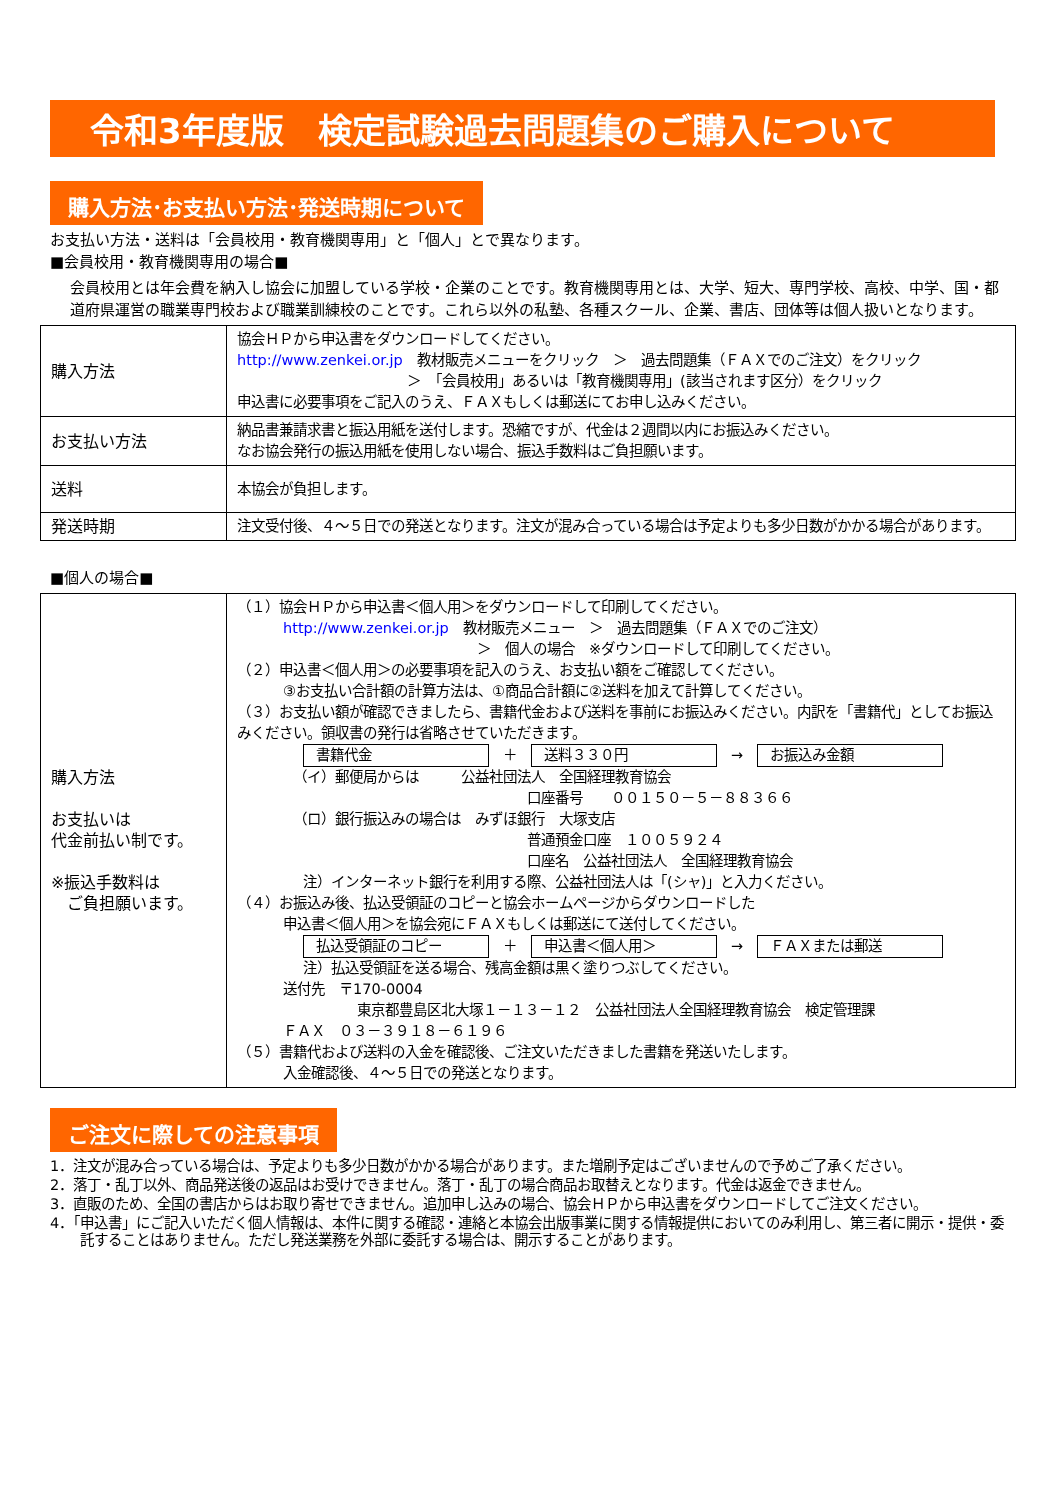令和3年度版　検定試験過去問題集のご購入について
購入方法･お支払い方法･発送時期について
お支払い方法・送料は「会員校用・教育機関専用」と「個人」とで異なります。
■会員校用・教育機関専用の場合■
会員校用とは年会費を納入し協会に加盟している学校・企業のことです。教育機関専用とは、大学、短大、専門学校、高校、中学、国・都道府県運営の職業専門校および職業訓練校のことです。これら以外の私塾、各種スクール、企業、書店、団体等は個人扱いとなります。
| 購入方法 | 協会ＨＰから申込書をダウンロードしてください。 http://www.zenkei.or.jp 教材販売メニューをクリック ＞ 過去問題集（ＦＡＸでのご注文）をクリック ＞ 「会員校用」あるいは「教育機関専用」(該当されます区分）をクリック 申込書に必要事項をご記入のうえ、ＦＡＸもしくは郵送にてお申し込みください。 |
| お支払い方法 | 納品書兼請求書と振込用紙を送付します。恐縮ですが、代金は２週間以内にお振込みください。 なお協会発行の振込用紙を使用しない場合、振込手数料はご負担願います。 |
| 送料 | 本協会が負担します。 |
| 発送時期 | 注文受付後、４～５日での発送となります。注文が混み合っている場合は予定よりも多少日数がかかる場合があります。 |
■個人の場合■
| 購入方法 お支払いは 代金前払い制です。 ※振込手数料は ご負担願います。 | （１）協会ＨＰから申込書＜個人用＞をダウンロードして印刷してください。 http://www.zenkei.or.jp 教材販売メニュー ＞ 過去問題集（ＦＡＸでのご注文） ＞ 個人の場合 ※ダウンロードして印刷してください。 （２）申込書＜個人用＞の必要事項を記入のうえ、お支払い額をご確認してください。 ③お支払い合計額の計算方法は、①商品合計額に②送料を加えて計算してください。 （３）お支払い額が確認できましたら、書籍代金および送料を事前にお振込みください。内訳を「書籍代」としてお振込みください。領収書の発行は省略させていただきます。 書籍代金 ＋ 送料３３０円 → お振込み金額 （イ）郵便局からは 公益社団法人 全国経理教育協会 口座番号 ００１５０－５－８８３６６ （ロ）銀行振込みの場合は みずほ銀行 大塚支店 普通預金口座 １００５９２４ 口座名 公益社団法人 全国経理教育協会 注）インターネット銀行を利用する際、公益社団法人は「(シャ)」と入力ください。 （４）お振込み後、払込受領証のコピーと協会ホームページからダウンロードした 申込書＜個人用＞を協会宛にＦＡＸもしくは郵送にて送付してください。 払込受領証のコピー ＋ 申込書＜個人用＞ → ＦＡＸまたは郵送 注）払込受領証を送る場合、残高金額は黒く塗りつぶしてください。 送付先 〒170-0004 東京都豊島区北大塚１－１３－１２ 公益社団法人全国経理教育協会 検定管理課 ＦＡＸ ０３－３９１８－６１９６ （５）書籍代および送料の入金を確認後、ご注文いただきました書籍を発送いたします。 入金確認後、４～５日での発送となります。 |
ご注文に際しての注意事項
1．注文が混み合っている場合は、予定よりも多少日数がかかる場合があります。また増刷予定はございませんので予めご了承ください。
2．落丁・乱丁以外、商品発送後の返品はお受けできません。落丁・乱丁の場合商品お取替えとなります。代金は返金できません。
3．直販のため、全国の書店からはお取り寄せできません。追加申し込みの場合、協会ＨＰから申込書をダウンロードしてご注文ください。
4．「申込書」にご記入いただく個人情報は、本件に関する確認・連絡と本協会出版事業に関する情報提供においてのみ利用し、第三者に開示・提供・委託することはありません。ただし発送業務を外部に委託する場合は、開示することがあります。